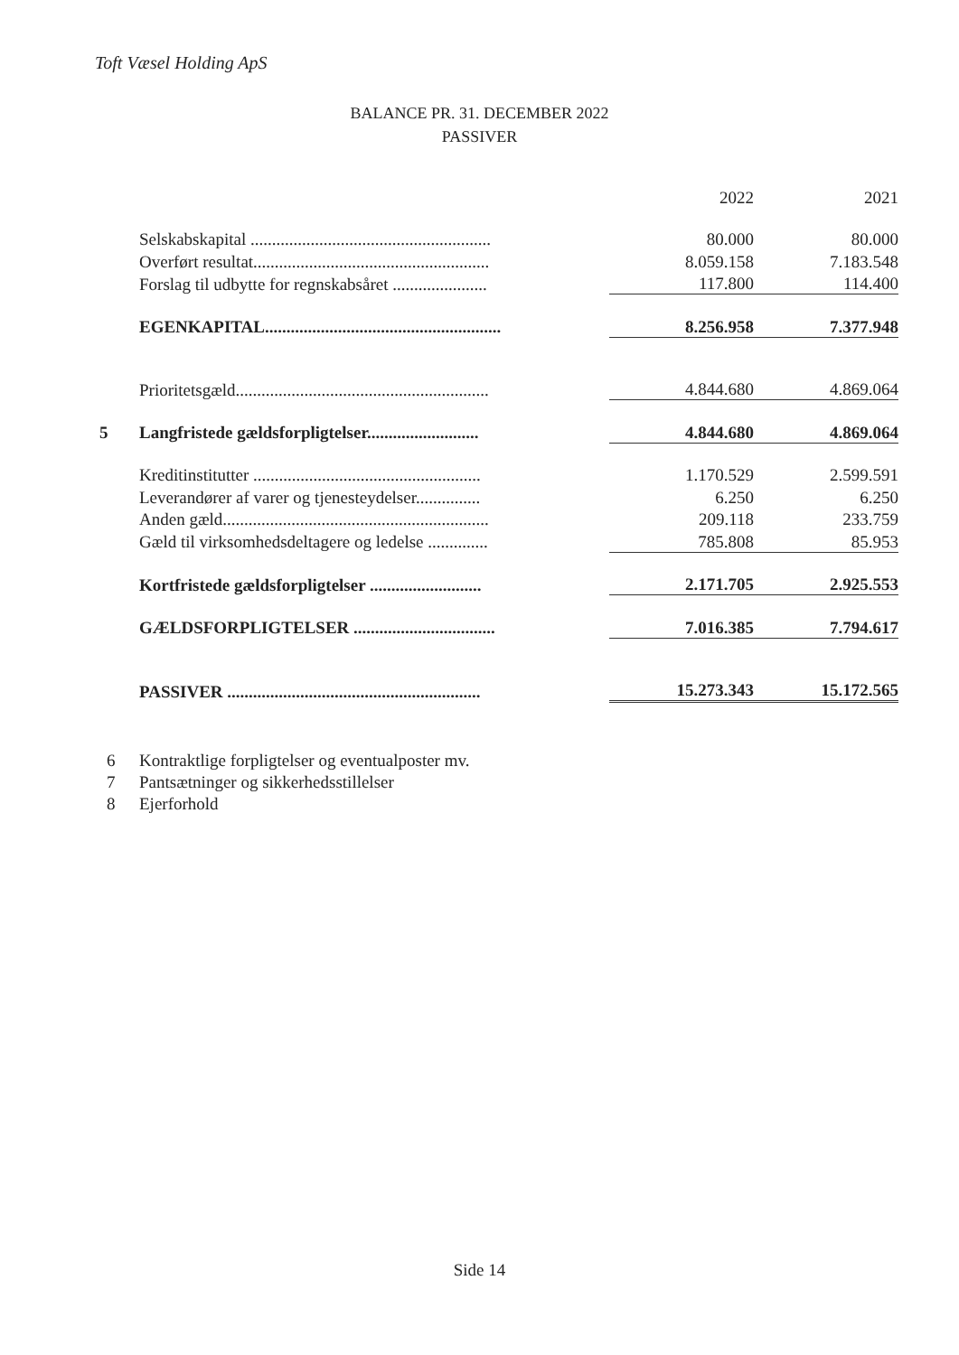Toft Væsel Holding ApS
BALANCE PR. 31. DECEMBER 2022
PASSIVER
| | | 2022 | 2021 |
| | Selskabskapital ........................................................ | 80.000 | 80.000 |
| | Overført resultat....................................................... | 8.059.158 | 7.183.548 |
| | Forslag til udbytte for regnskabsåret ...................... | 117.800 | 114.400 |
| | EGENKAPITAL....................................................... | 8.256.958 | 7.377.948 |
| | Prioritetsgæld........................................................... | 4.844.680 | 4.869.064 |
| 5 | Langfristede gældsforpligtelser.......................... | 4.844.680 | 4.869.064 |
| | Kreditinstitutter ..................................................... | 1.170.529 | 2.599.591 |
| | Leverandører af varer og tjenesteydelser............... | 6.250 | 6.250 |
| | Anden gæld.............................................................. | 209.118 | 233.759 |
| | Gæld til virksomhedsdeltagere og ledelse .............. | 785.808 | 85.953 |
| | Kortfristede gældsforpligtelser .......................... | 2.171.705 | 2.925.553 |
| | GÆLDSFORPLIGTELSER ................................. | 7.016.385 | 7.794.617 |
| | PASSIVER ........................................................... | 15.273.343 | 15.172.565 |
6 Kontraktlige forpligtelser og eventualposter mv.
7 Pantsætninger og sikkerhedsstillelser
8 Ejerforhold
Side 14